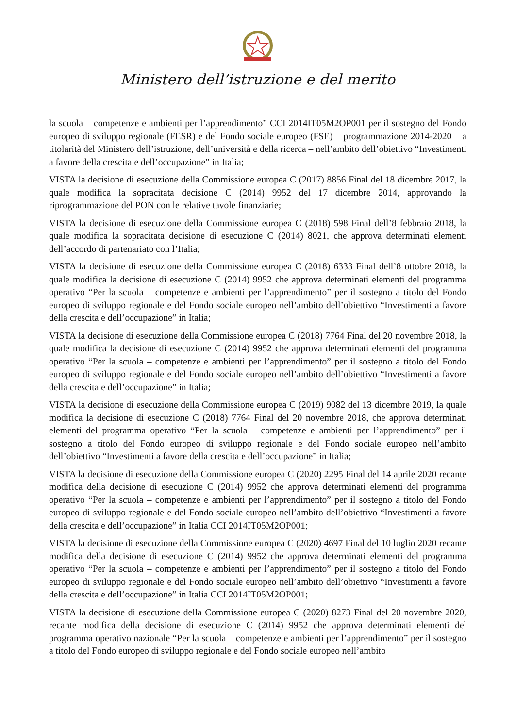Ministero dell’istruzione e del merito
la scuola – competenze e ambienti per l’apprendimento” CCI 2014IT05M2OP001 per il sostegno del Fondo europeo di sviluppo regionale (FESR) e del Fondo sociale europeo (FSE) – programmazione 2014-2020 – a titolarità del Ministero dell’istruzione, dell’università e della ricerca – nell’ambito dell’obiettivo “Investimenti a favore della crescita e dell’occupazione” in Italia;
VISTA la decisione di esecuzione della Commissione europea C (2017) 8856 Final del 18 dicembre 2017, la quale modifica la sopracitata decisione C (2014) 9952 del 17 dicembre 2014, approvando la riprogrammazione del PON con le relative tavole finanziarie;
VISTA la decisione di esecuzione della Commissione europea C (2018) 598 Final dell’8 febbraio 2018, la quale modifica la sopracitata decisione di esecuzione C (2014) 8021, che approva determinati elementi dell’accordo di partenariato con l’Italia;
VISTA la decisione di esecuzione della Commissione europea C (2018) 6333 Final dell’8 ottobre 2018, la quale modifica la decisione di esecuzione C (2014) 9952 che approva determinati elementi del programma operativo “Per la scuola – competenze e ambienti per l’apprendimento” per il sostegno a titolo del Fondo europeo di sviluppo regionale e del Fondo sociale europeo nell’ambito dell’obiettivo “Investimenti a favore della crescita e dell’occupazione” in Italia;
VISTA la decisione di esecuzione della Commissione europea C (2018) 7764 Final del 20 novembre 2018, la quale modifica la decisione di esecuzione C (2014) 9952 che approva determinati elementi del programma operativo “Per la scuola – competenze e ambienti per l’apprendimento” per il sostegno a titolo del Fondo europeo di sviluppo regionale e del Fondo sociale europeo nell’ambito dell’obiettivo “Investimenti a favore della crescita e dell’occupazione” in Italia;
VISTA la decisione di esecuzione della Commissione europea C (2019) 9082 del 13 dicembre 2019, la quale modifica la decisione di esecuzione C (2018) 7764 Final del 20 novembre 2018, che approva determinati elementi del programma operativo “Per la scuola – competenze e ambienti per l’apprendimento” per il sostegno a titolo del Fondo europeo di sviluppo regionale e del Fondo sociale europeo nell’ambito dell’obiettivo “Investimenti a favore della crescita e dell’occupazione” in Italia;
VISTA la decisione di esecuzione della Commissione europea C (2020) 2295 Final del 14 aprile 2020 recante modifica della decisione di esecuzione C (2014) 9952 che approva determinati elementi del programma operativo “Per la scuola – competenze e ambienti per l’apprendimento” per il sostegno a titolo del Fondo europeo di sviluppo regionale e del Fondo sociale europeo nell’ambito dell’obiettivo “Investimenti a favore della crescita e dell’occupazione” in Italia CCI 2014IT05M2OP001;
VISTA la decisione di esecuzione della Commissione europea C (2020) 4697 Final del 10 luglio 2020 recante modifica della decisione di esecuzione C (2014) 9952 che approva determinati elementi del programma operativo “Per la scuola – competenze e ambienti per l’apprendimento” per il sostegno a titolo del Fondo europeo di sviluppo regionale e del Fondo sociale europeo nell’ambito dell’obiettivo “Investimenti a favore della crescita e dell’occupazione” in Italia CCI 2014IT05M2OP001;
VISTA la decisione di esecuzione della Commissione europea C (2020) 8273 Final del 20 novembre 2020, recante modifica della decisione di esecuzione C (2014) 9952 che approva determinati elementi del programma operativo nazionale “Per la scuola – competenze e ambienti per l’apprendimento” per il sostegno a titolo del Fondo europeo di sviluppo regionale e del Fondo sociale europeo nell’ambito